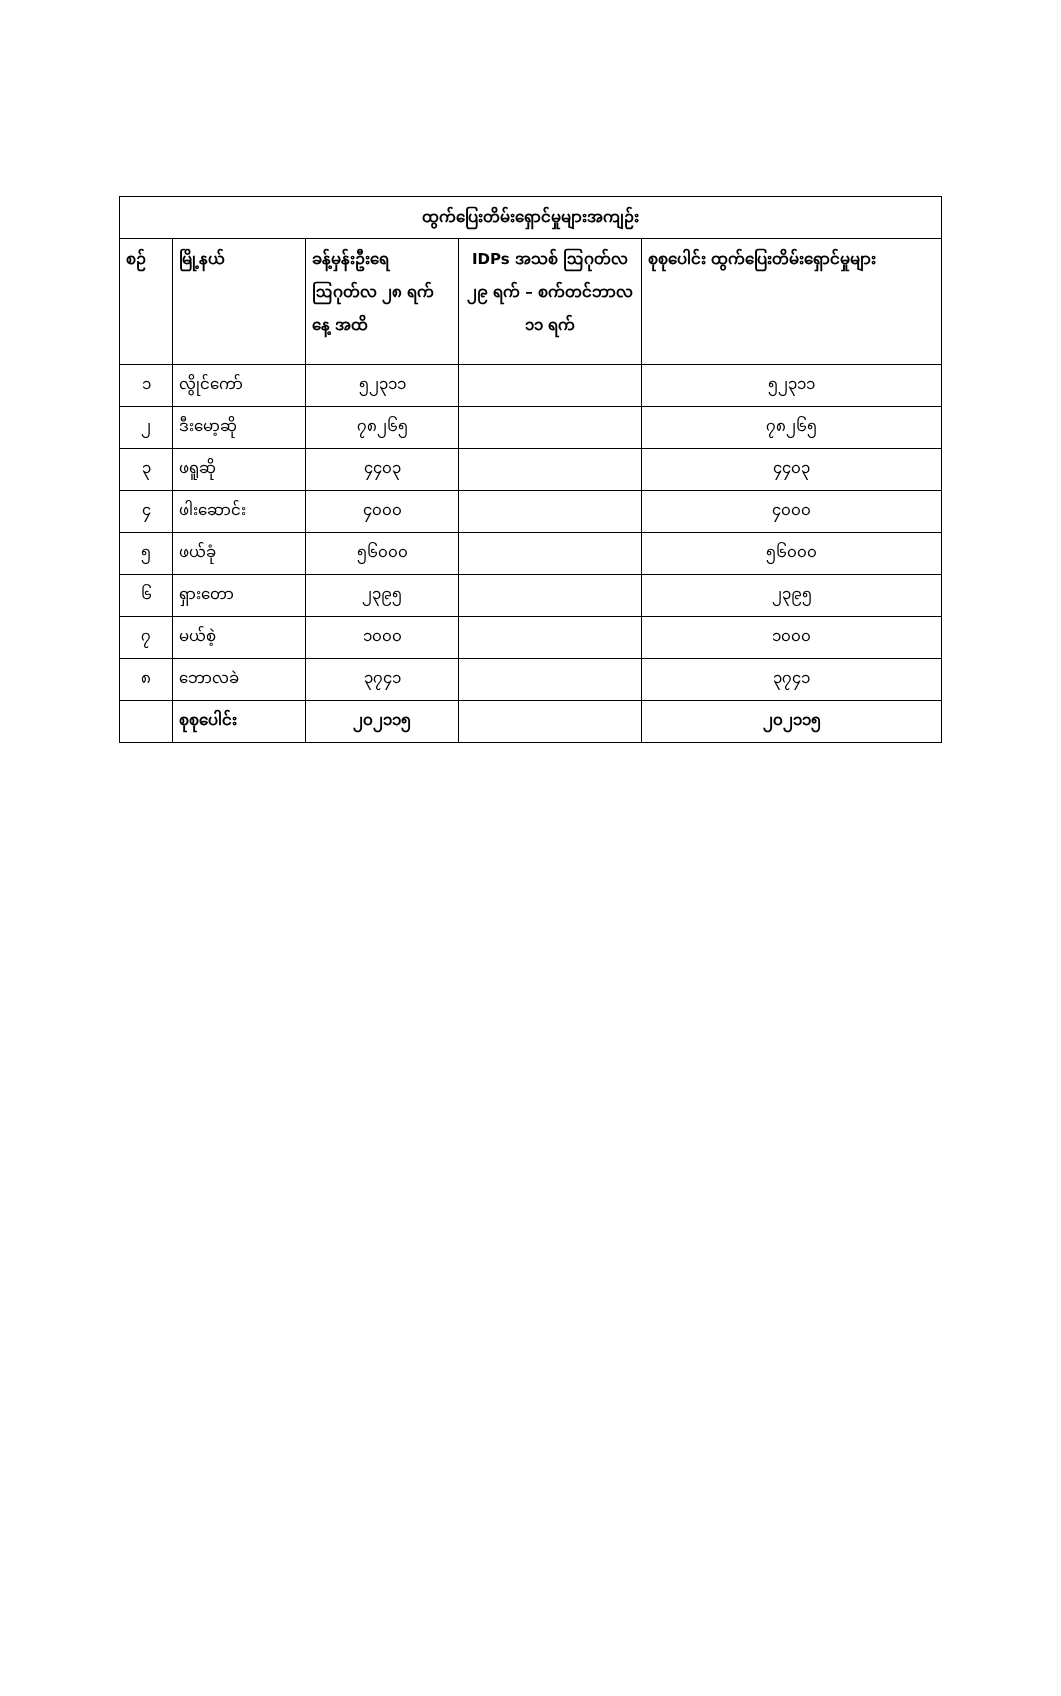| ထွက်ပြေးတိမ်းရှောင်မှုများအကျဉ်း | | | | |
| --- | --- | --- | --- | --- |
| စဉ် | မြို့နယ် | ခန့်မှန်းဦးရေ ဩဂုတ်လ ၂၈ ရက်နေ့ အထိ | IDPs အသစ် ဩဂုတ်လ ၂၉ ရက် – စက်တင်ဘာလ ၁၁ ရက် | စုစုပေါင်း ထွက်ပြေးတိမ်းရှောင်မှုများ |
| ၁ | လွိုင်ကော် | ၅၂၃၁၁ | | ၅၂၃၁၁ |
| ၂ | ဒီးမော့ဆို | ၇၈၂၆၅ | | ၇၈၂၆၅ |
| ၃ | ဖရူဆို | ၄၄၀၃ | | ၄၄၀၃ |
| ၄ | ဖါးဆောင်း | ၄၀၀၀ | | ၄၀၀၀ |
| ၅ | ဖယ်ခုံ | ၅၆၀၀၀ | | ၅၆၀၀၀ |
| ၆ | ရှားတော | ၂၃၉၅ | | ၂၃၉၅ |
| ၇ | မယ်စဲ့ | ၁၀၀၀ | | ၁၀၀၀ |
| ၈ | ဘောလခဲ | ၃၇၄၁ | | ၃၇၄၁ |
| | စုစုပေါင်း | ၂၀၂၁၁၅ | | ၂၀၂၁၁၅ |